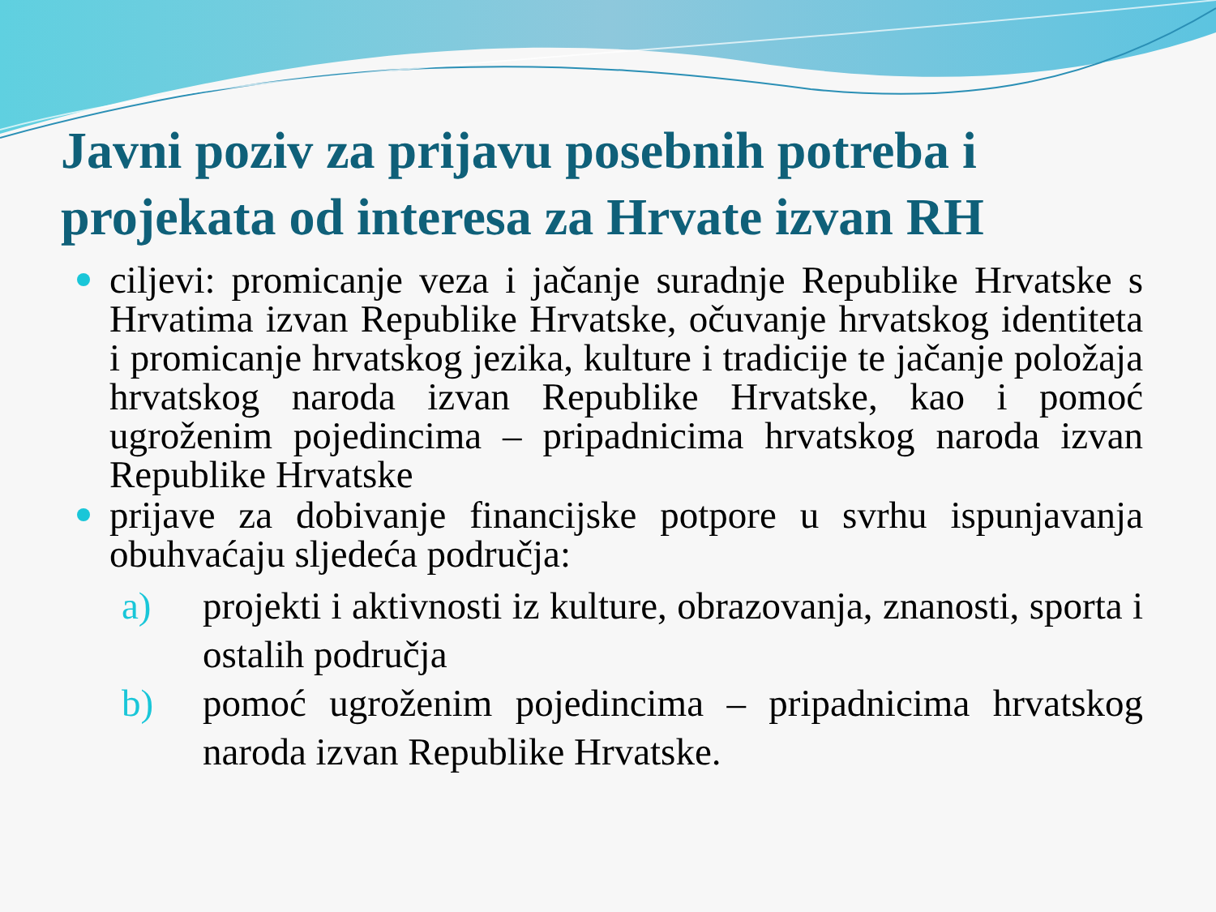Javni poziv za prijavu posebnih potreba i projekata od interesa za Hrvate izvan RH
ciljevi: promicanje veza i jačanje suradnje Republike Hrvatske s Hrvatima izvan Republike Hrvatske, očuvanje hrvatskog identiteta i promicanje hrvatskog jezika, kulture i tradicije te jačanje položaja hrvatskog naroda izvan Republike Hrvatske, kao i pomoć ugroženim pojedincima – pripadnicima hrvatskog naroda izvan Republike Hrvatske
prijave za dobivanje financijske potpore u svrhu ispunjavanja obuhvaćaju sljedeća područja:
a) projekti i aktivnosti iz kulture, obrazovanja, znanosti, sporta i ostalih područja
b) pomoć ugroženim pojedincima – pripadnicima hrvatskog naroda izvan Republike Hrvatske.